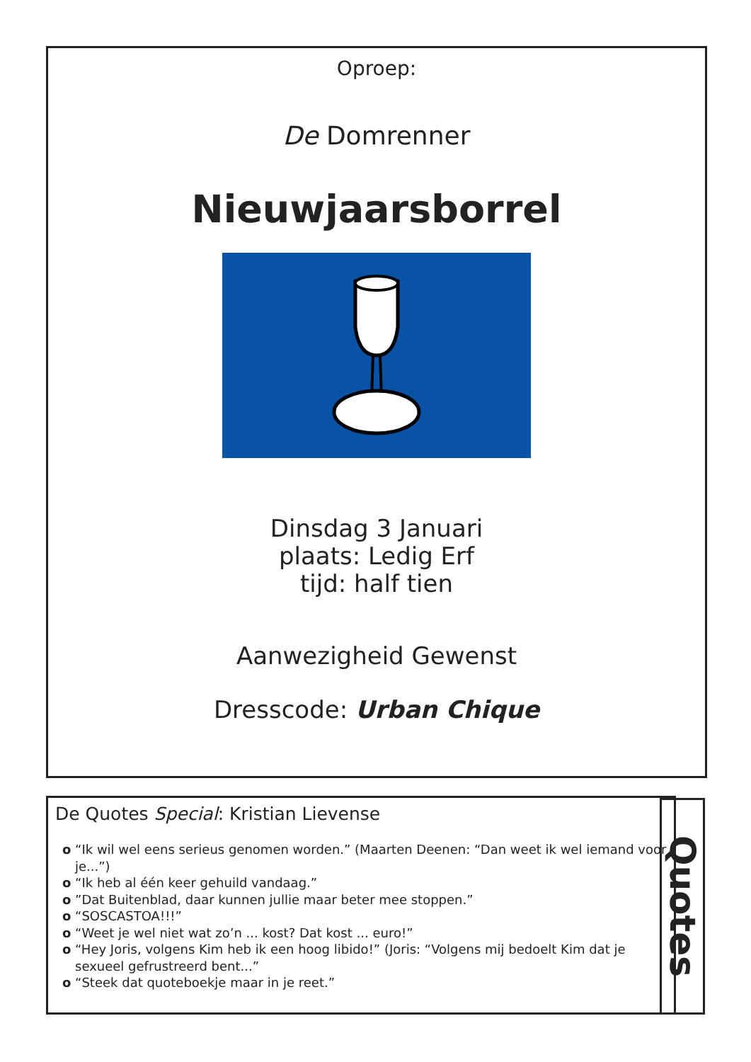Oproep:
De Domrenner
Nieuwjaarsborrel
Dinsdag 3 Januari
plaats: Ledig Erf
tijd: half tien
Aanwezigheid Gewenst
Dresscode: Urban Chique
De Quotes Special: Kristian Lievense
o “Ik wil wel eens serieus genomen worden.” (Maarten Deenen: “Dan weet ik wel iemand voor je...”)
o “Ik heb al één keer gehuild vandaag.”
o ”Dat Buitenblad, daar kunnen jullie maar beter mee stoppen.”
o “SOSCASTOA!!!”
o “Weet je wel niet wat zo’n ... kost? Dat kost ... euro!”
o “Hey Joris, volgens Kim heb ik een hoog libido!” (Joris: “Volgens mij bedoelt Kim dat je sexueel gefrustreerd bent...”
o “Steek dat quoteboekje maar in je reet.”
Quotes